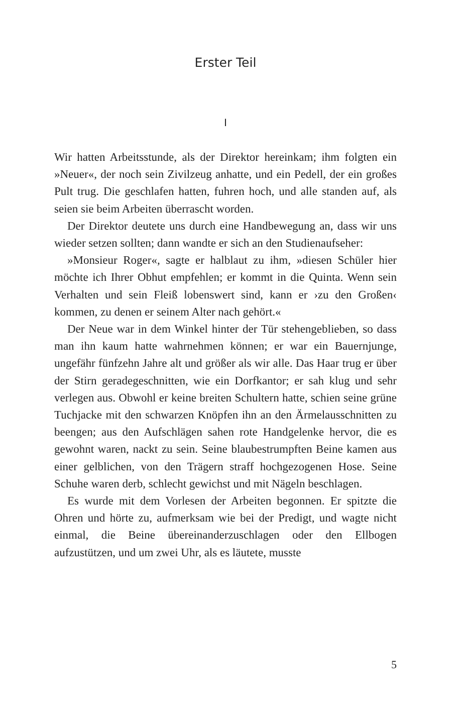Erster Teil
I
Wir hatten Arbeitsstunde, als der Direktor hereinkam; ihm folgten ein »Neuer«, der noch sein Zivilzeug anhatte, und ein Pedell, der ein großes Pult trug. Die geschlafen hatten, fuhren hoch, und alle standen auf, als seien sie beim Arbeiten überrascht worden.
Der Direktor deutete uns durch eine Handbewegung an, dass wir uns wieder setzen sollten; dann wandte er sich an den Studienaufseher:
»Monsieur Roger«, sagte er halblaut zu ihm, »diesen Schüler hier möchte ich Ihrer Obhut empfehlen; er kommt in die Quinta. Wenn sein Verhalten und sein Fleiß lobenswert sind, kann er ›zu den Großen‹ kommen, zu denen er seinem Alter nach gehört.«
Der Neue war in dem Winkel hinter der Tür stehengeblieben, so dass man ihn kaum hatte wahrnehmen können; er war ein Bauernjunge, ungefähr fünfzehn Jahre alt und größer als wir alle. Das Haar trug er über der Stirn geradegeschnitten, wie ein Dorfkantor; er sah klug und sehr verlegen aus. Obwohl er keine breiten Schultern hatte, schien seine grüne Tuchjacke mit den schwarzen Knöpfen ihn an den Ärmelausschnitten zu beengen; aus den Aufschlägen sahen rote Handgelenke hervor, die es gewohnt waren, nackt zu sein. Seine blaubestrumpften Beine kamen aus einer gelblichen, von den Trägern straff hochgezogenen Hose. Seine Schuhe waren derb, schlecht gewichst und mit Nägeln beschlagen.
Es wurde mit dem Vorlesen der Arbeiten begonnen. Er spitzte die Ohren und hörte zu, aufmerksam wie bei der Predigt, und wagte nicht einmal, die Beine übereinanderzuschlagen oder den Ellbogen aufzustützen, und um zwei Uhr, als es läutete, musste
5